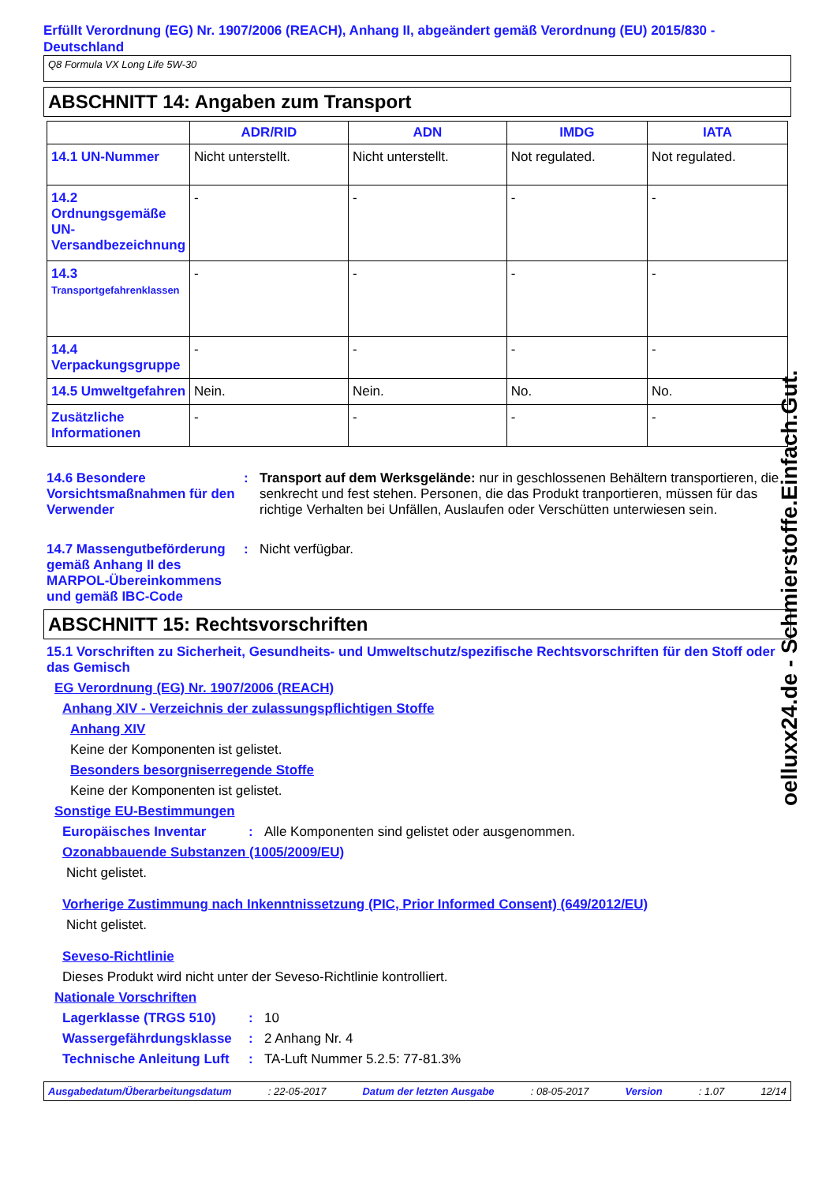Erfüllt Verordnung (EG) Nr. 1907/2006 (REACH), Anhang II, abgeändert gemäß Verordnung (EU) 2015/830 - Deutschland
Q8 Formula VX Long Life 5W-30
ABSCHNITT 14: Angaben zum Transport
| | ADR/RID | ADN | IMDG | IATA |
| --- | --- | --- | --- | --- |
| 14.1 UN-Nummer | Nicht unterstellt. | Nicht unterstellt. | Not regulated. | Not regulated. |
| 14.2 Ordnungsgemäße UN-Versandbezeichnung | - | - | - | - |
| 14.3 Transportgefahrenklassen | - | - | - | - |
| 14.4 Verpackungsgruppe | - | - | - | - |
| 14.5 Umweltgefahren | Nein. | Nein. | No. | No. |
| Zusätzliche Informationen | - | - | - | - |
14.6 Besondere Vorsichtsmaßnahmen für den Verwender
: Transport auf dem Werksgelände: nur in geschlossenen Behältern transportieren, die senkrecht und fest stehen. Personen, die das Produkt tranportieren, müssen für das richtige Verhalten bei Unfällen, Auslaufen oder Verschütten unterwiesen sein.
14.7 Massengutbeförderung gemäß Anhang II des MARPOL-Übereinkommens und gemäß IBC-Code
: Nicht verfügbar.
ABSCHNITT 15: Rechtsvorschriften
15.1 Vorschriften zu Sicherheit, Gesundheits- und Umweltschutz/spezifische Rechtsvorschriften für den Stoff oder das Gemisch
EG Verordnung (EG) Nr. 1907/2006 (REACH)
Anhang XIV - Verzeichnis der zulassungspflichtigen Stoffe
Anhang XIV
Keine der Komponenten ist gelistet.
Besonders besorgniserregende Stoffe
Keine der Komponenten ist gelistet.
Sonstige EU-Bestimmungen
Europäisches Inventar : Alle Komponenten sind gelistet oder ausgenommen.
Ozonabbauende Substanzen (1005/2009/EU)
Nicht gelistet.
Vorherige Zustimmung nach Inkenntnissetzung (PIC, Prior Informed Consent) (649/2012/EU)
Nicht gelistet.
Seveso-Richtlinie
Dieses Produkt wird nicht unter der Seveso-Richtlinie kontrolliert.
Nationale Vorschriften
Lagerklasse (TRGS 510) : 10
Wassergefährdungsklasse : 2 Anhang Nr. 4
Technische Anleitung Luft
: TA-Luft Nummer 5.2.5: 77-81.3%
Ausgabedatum/Überarbeitungsdatum: 22-05-2017 Datum der letzten Ausgabe: 08-05-2017 Version: 1.07 12/14
oelluxx24.de - Schmierstoffe.Einfach.Gut.